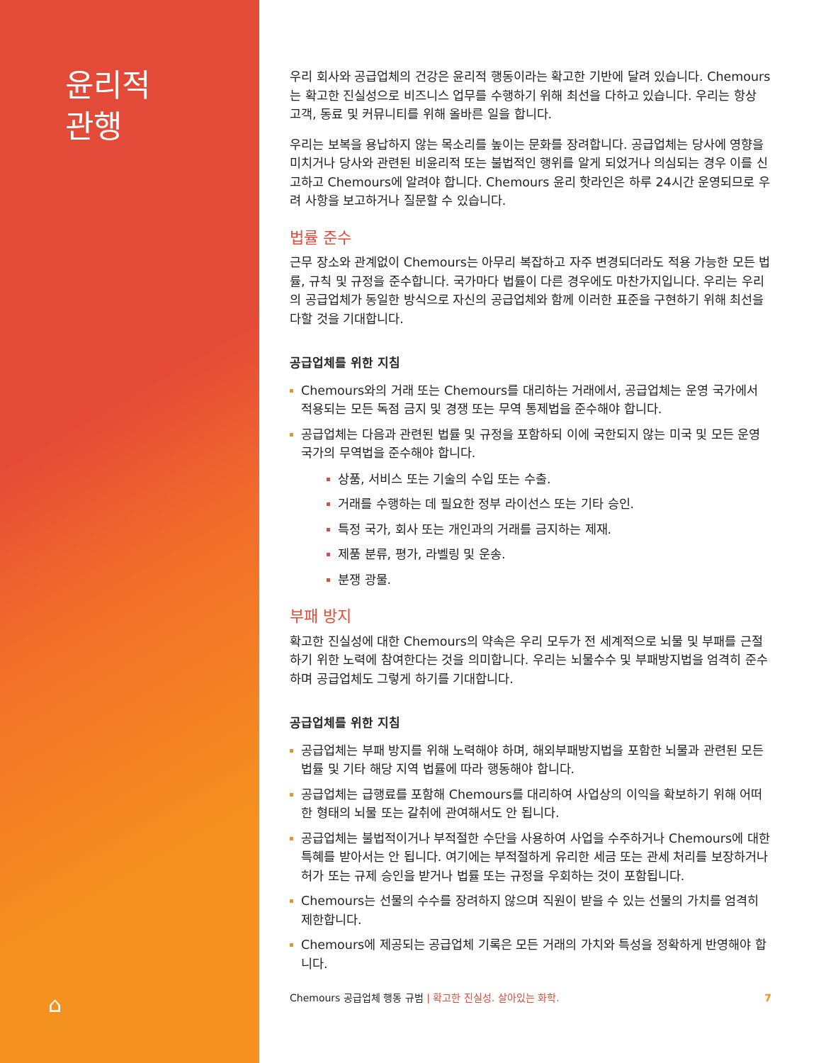윤리적
관행
⌂
우리 회사와 공급업체의 건강은 윤리적 행동이라는 확고한 기반에 달려 있습니다. Chemours는 확고한 진실성으로 비즈니스 업무를 수행하기 위해 최선을 다하고 있습니다. 우리는 항상 고객, 동료 및 커뮤니티를 위해 올바른 일을 합니다.
우리는 보복을 용납하지 않는 목소리를 높이는 문화를 장려합니다. 공급업체는 당사에 영향을 미치거나 당사와 관련된 비윤리적 또는 불법적인 행위를 알게 되었거나 의심되는 경우 이를 신고하고 Chemours에 알려야 합니다. Chemours 윤리 핫라인은 하루 24시간 운영되므로 우려 사항을 보고하거나 질문할 수 있습니다.
법률 준수
근무 장소와 관계없이 Chemours는 아무리 복잡하고 자주 변경되더라도 적용 가능한 모든 법률, 규칙 및 규정을 준수합니다. 국가마다 법률이 다른 경우에도 마찬가지입니다. 우리는 우리의 공급업체가 동일한 방식으로 자신의 공급업체와 함께 이러한 표준을 구현하기 위해 최선을 다할 것을 기대합니다.
공급업체를 위한 지침
Chemours와의 거래 또는 Chemours를 대리하는 거래에서, 공급업체는 운영 국가에서 적용되는 모든 독점 금지 및 경쟁 또는 무역 통제법을 준수해야 합니다.
공급업체는 다음과 관련된 법률 및 규정을 포함하되 이에 국한되지 않는 미국 및 모든 운영 국가의 무역법을 준수해야 합니다.
상품, 서비스 또는 기술의 수입 또는 수출.
거래를 수행하는 데 필요한 정부 라이선스 또는 기타 승인.
특정 국가, 회사 또는 개인과의 거래를 금지하는 제재.
제품 분류, 평가, 라벨링 및 운송.
분쟁 광물.
부패 방지
확고한 진실성에 대한 Chemours의 약속은 우리 모두가 전 세계적으로 뇌물 및 부패를 근절하기 위한 노력에 참여한다는 것을 의미합니다. 우리는 뇌물수수 및 부패방지법을 엄격히 준수하며 공급업체도 그렇게 하기를 기대합니다.
공급업체를 위한 지침
공급업체는 부패 방지를 위해 노력해야 하며, 해외부패방지법을 포함한 뇌물과 관련된 모든 법률 및 기타 해당 지역 법률에 따라 행동해야 합니다.
공급업체는 급행료를 포함해 Chemours를 대리하여 사업상의 이익을 확보하기 위해 어떠한 형태의 뇌물 또는 갈취에 관여해서도 안 됩니다.
공급업체는 불법적이거나 부적절한 수단을 사용하여 사업을 수주하거나 Chemours에 대한 특혜를 받아서는 안 됩니다. 여기에는 부적절하게 유리한 세금 또는 관세 처리를 보장하거나 허가 또는 규제 승인을 받거나 법률 또는 규정을 우회하는 것이 포함됩니다.
Chemours는 선물의 수수를 장려하지 않으며 직원이 받을 수 있는 선물의 가치를 엄격히 제한합니다.
Chemours에 제공되는 공급업체 기록은 모든 거래의 가치와 특성을 정확하게 반영해야 합니다.
Chemours 공급업체 행동 규범 | 확고한 진실성. 살아있는 화학. 7